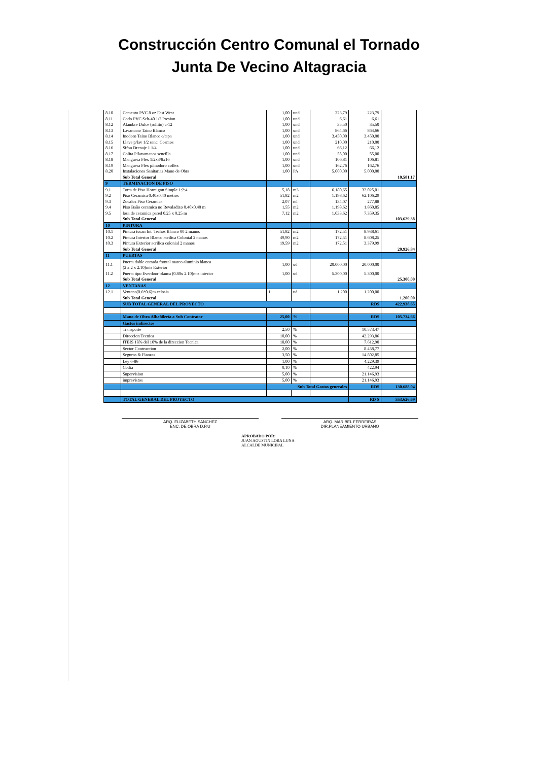Construcción Centro Comunal el Tornado
Junta De Vecino Altagracia
| 8.10 | Cemento PVC 8 oz Fast West | 1,00 | und | 223,79 | 223,79 | |
| 8.11 | Codo PVC Sch-40 1/2 Presion | 1,00 | und | 6,61 | 6,61 | |
| 8.12 | Alambre Dulce (rollito) c-12 | 1,00 | und | 35,50 | 35,50 | |
| 8.13 | Lavamano Taino Blanco | 1,00 | und | 864,66 | 864,66 | |
| 8.14 | Inodoro Taino Blanco c/tapa | 1,00 | und | 3.450,00 | 3.450,00 | |
| 8.15 | Llave p/lav 1/2 senc. Cosmos | 1,00 | und | 210,00 | 210,00 | |
| 8.16 | Sifon Drenaje 1 1/4 | 1,00 | und | 66,12 | 66,12 | |
| 8.17 | Colita P/lavamanos sencilla | 1,00 | und | 55,00 | 55,00 | |
| 8.18 | Manguera Flex 1/2x3/8x16 | 1,00 | und | 106,81 | 106,81 | |
| 8.19 | Manguera Flex p/inodoro coflex | 1,00 | und | 162,76 | 162,76 | |
| 8.20 | Instalaciones Sanitarias Mano de Obra | 1,00 | PA | 5.000,00 | 5.000,00 | |
| | Sub Total General | | | | | 10.581,17 |
| 9 | TERMINACION DE PISO | | | | | |
| 9.1 | Torta de Piso Hormigon Simple 1:2:4 | 5,18 | m3 | 6.180,65 | 32.025,01 | |
| 9.2 | Piso Ceramica 0.40x0.40 metros | 51,82 | m2 | 1.198,62 | 62.106,29 | |
| 9.3 | Zocalos Piso Ceramica | 2,07 | ml | 134,07 | 277,88 | |
| 9.4 | Piso Baño ceramica no Revaladizo 0.40x0.40 m | 1,55 | m2 | 1.198,62 | 1.860,85 | |
| 9.5 | losa de ceramica pared 0.25 x 0.25 m | 7,12 | m2 | 1.033,62 | 7.359,35 | |
| | Sub Total General | | | | | 103.629,38 |
| 10 | PINTURA | | | | | |
| 10.1 | Pintura tucan Int. Techos Blanco 00 2 manos | 51,82 | m2 | 172,51 | 8.938,61 | |
| 10.2 | Pintura Interior Blanco acrilica Colonial 2 manos | 49,90 | m2 | 172,51 | 8.608,25 | |
| 10.3 | Pintura Exterior acrilica colonial 2 manos | 19,59 | m2 | 172,51 | 3.379,99 | |
| | Sub Total General | | | | | 20.926,84 |
| 11 | PUERTAS | | | | | |
| 11.1 | Puerta doble entrada frontal marco aluminio blanca (2 x 2 x 2.10)mts Exterior | 1,00 | ud | 20.000,00 | 20.000,00 | |
| 11.2 | Puerta tipo Everdoor blanca (0.80x 2.10)mts interior | 1,00 | ud | 5.300,00 | 5.300,00 | |
| | Sub Total General | | | | | 25.300,00 |
| 12 | VENTANAS | | | | | |
| 12.1 | Ventana(0.6*0.6)m celosia | 1 | ud | 1.200 | 1.200,00 | |
| | Sub Total General | | | | | 1.200,00 |
| | SUB TOTAL GENERAL DEL PROYECTO | | | | RD$ | 422.938,65 |
| | Mano de Obra Albañilería a Sub Contratar | 25,00 | % | | RD$ | 105.734,66 |
| | Gastos indirectos | | | | | |
| | Transporte | 2,50 | % | | 10.573,47 | |
| | Direccion Tecnica | 10,00 | % | | 42.293,86 | |
| | ITBIS 18% del 10% de la direccion Tecnica | 18,00 | % | | 7.612,90 | |
| | Sector Contruccion | 2,00 | % | | 8.458,77 | |
| | Seguros & Fianzas | 3,50 | % | | 14.802,85 | |
| | Ley 6-86 | 1,00 | % | | 4.229,39 | |
| | Codia | 0,10 | % | | 422,94 | |
| | Supervision | 5,00 | % | | 21.146,93 | |
| | imprevistos | 5,00 | % | | 21.146,93 | |
| | | Sub Total Gastos generales | | | RD$ | 130.688,04 |
| | TOTAL GENERAL DEL PROYECTO | | | | RD $ | 553.626,69 |
ARQ. ELIZABETH SANCHEZ
ENC. DE OBRA D.P.U
ARQ. MARIBEL FERREIRAS
DIR.PLANEAMIENTO URBANO
APROBADO POR:
JUAN AGUSTIN LORA LUNA
ALCALDE MUNICIPAL